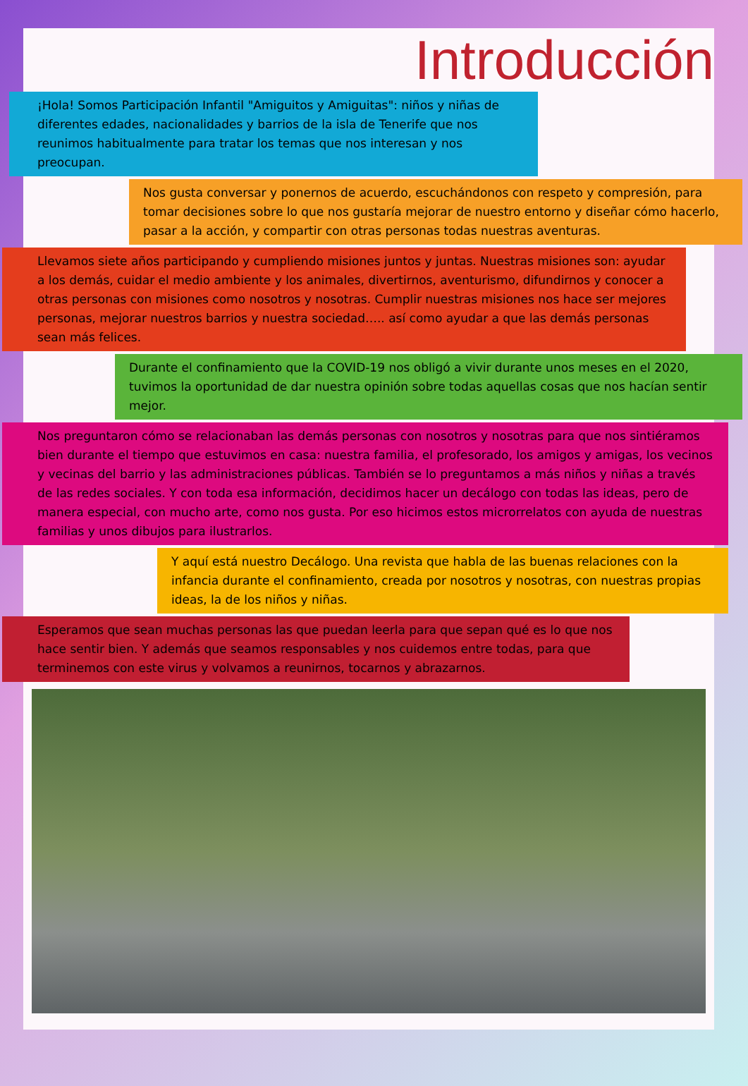Introducción
¡Hola! Somos Participación Infantil "Amiguitos y Amiguitas": niños y niñas de diferentes edades, nacionalidades y barrios de la isla de Tenerife que nos reunimos habitualmente para tratar los temas que nos interesan y nos preocupan.
Nos gusta conversar y ponernos de acuerdo, escuchándonos con respeto y compresión, para tomar decisiones sobre lo que nos gustaría mejorar de nuestro entorno y diseñar cómo hacerlo, pasar a la acción, y compartir con otras personas todas nuestras aventuras.
Llevamos siete años participando y cumpliendo misiones juntos y juntas. Nuestras misiones son: ayudar a los demás, cuidar el medio ambiente y los animales, divertirnos, aventurismo, difundirnos y conocer a otras personas con misiones como nosotros y nosotras. Cumplir nuestras misiones nos hace ser mejores personas, mejorar nuestros barrios y nuestra sociedad….. así como ayudar a que las demás personas sean más felices.
Durante el confinamiento que la COVID-19 nos obligó a vivir durante unos meses en el 2020, tuvimos la oportunidad de dar nuestra opinión sobre todas aquellas cosas que nos hacían sentir mejor.
Nos preguntaron cómo se relacionaban las demás personas con nosotros y nosotras para que nos sintiéramos bien durante el tiempo que estuvimos en casa: nuestra familia, el profesorado, los amigos y amigas, los vecinos y vecinas del barrio y las administraciones públicas. También se lo preguntamos a más niños y niñas a través de las redes sociales. Y con toda esa información, decidimos hacer un decálogo con todas las ideas, pero de manera especial, con mucho arte, como nos gusta. Por eso hicimos estos microrrelatos con ayuda de nuestras familias y unos dibujos para ilustrarlos.
Y aquí está nuestro Decálogo. Una revista que habla de las buenas relaciones con la infancia durante el confinamiento, creada por nosotros y nosotras, con nuestras propias ideas, la de los niños y niñas.
Esperamos que sean muchas personas las que puedan leerla para que sepan qué es lo que nos hace sentir bien. Y además que seamos responsables y nos cuidemos entre todas, para que terminemos con este virus y volvamos a reunirnos, tocarnos y abrazarnos.